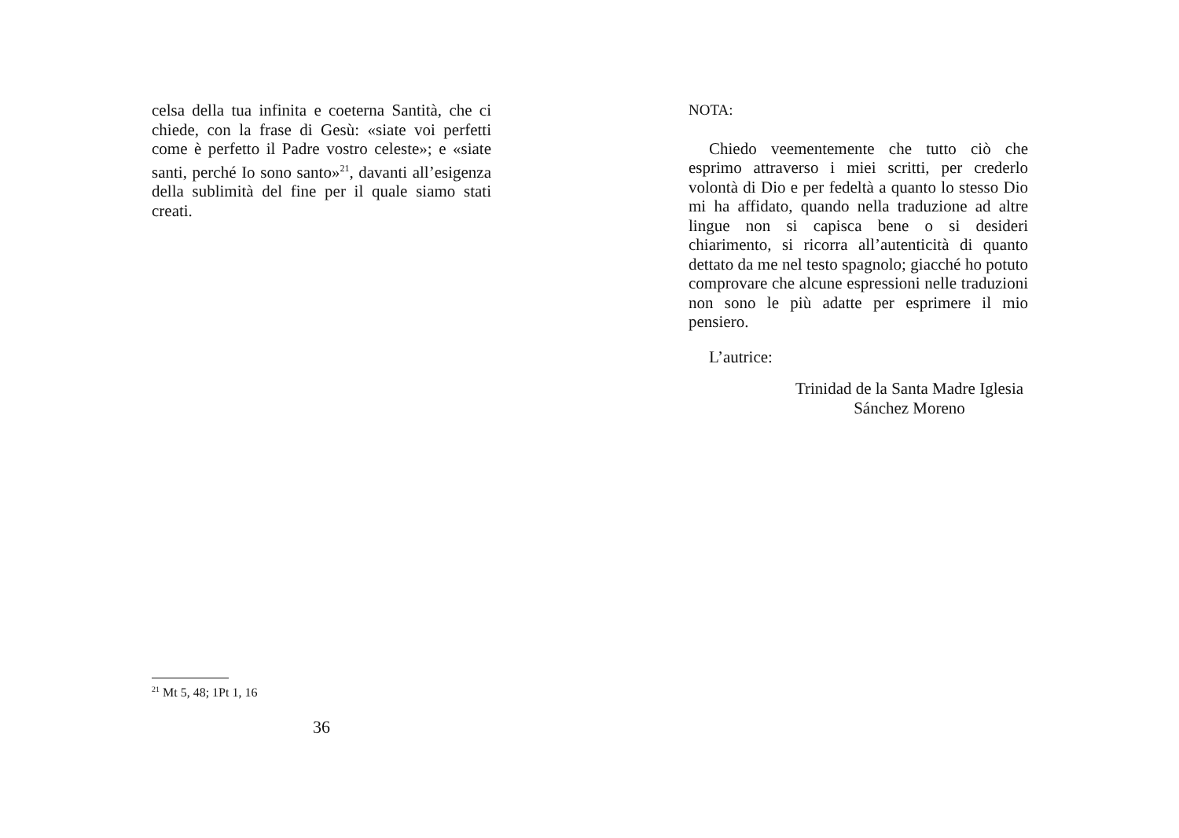celsa della tua infinita e coeterna Santità, che ci chiede, con la frase di Gesù: «siate voi perfetti come è perfetto il Padre vostro celeste»; e «siate santi, perché Io sono santo»<sup>21</sup>, davanti all’esigenza della sublimità del fine per il quale siamo stati creati.
<sup>21</sup> Mt 5, 48; 1Pt 1, 16
36
NOTA:
Chiedo veementemente che tutto ciò che esprimo attraverso i miei scritti, per crederlo volontà di Dio e per fedeltà a quanto lo stesso Dio mi ha affidato, quando nella traduzione ad altre lingue non si capisca bene o si desideri chiarimento, si ricorra all’autenticità di quanto dettato da me nel testo spagnolo; giacché ho potuto comprovare che alcune espressioni nelle traduzioni non sono le più adatte per esprimere il mio pensiero.
L’autrice:
Trinidad de la Santa Madre Iglesia
Sánchez Moreno